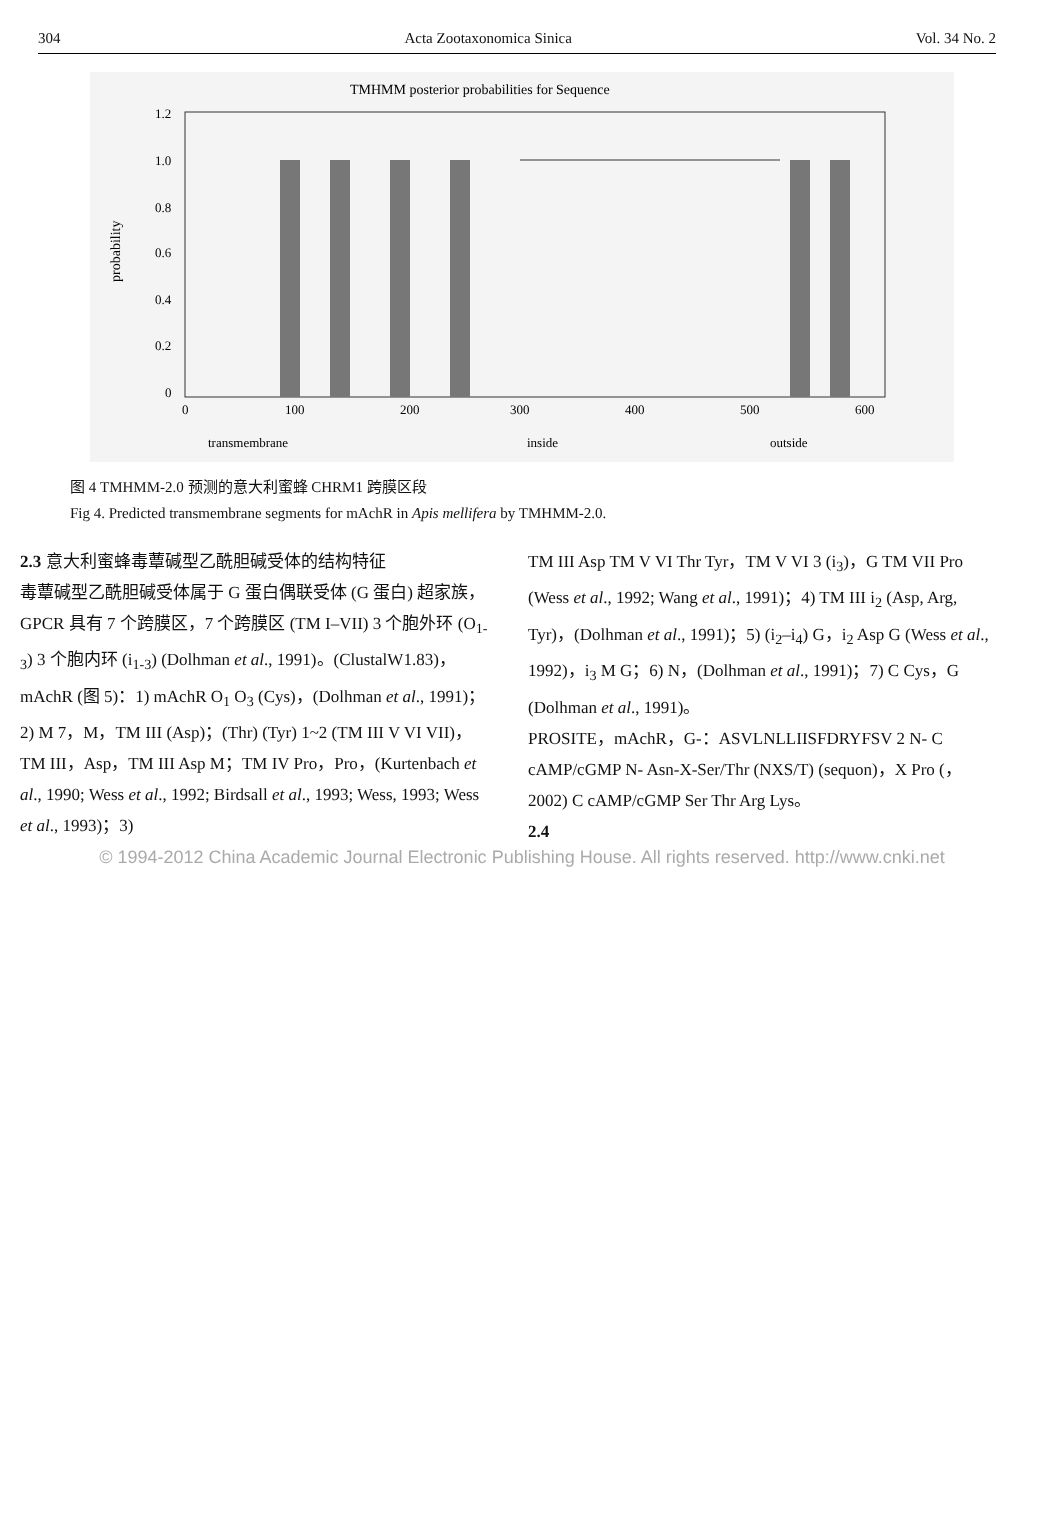304 Acta Zootaxonomica Sinica Vol. 34 No. 2
TMHMM posterior probabilities for Sequence
probability
1.2
1.0
0.8
0.6
0.4
0.2
0
0
100
200
300
400
500
600
transmembrane
inside
outside
图 4 TMHMM-2.0 预测的意大利蜜蜂 CHRM1 跨膜区段
Fig 4. Predicted transmembrane segments for mAchR in Apis mellifera by TMHMM-2.0.
2.3 意大利蜜蜂毒蕈碱型乙酰胆碱受体的结构特征
毒蕈碱型乙酰胆碱受体属于 G 蛋白偶联受体 (G 蛋白) 超家族，GPCR 具有 7 个跨膜区，7 个跨膜区 (TM I–VII) 3 个胞外环 (O<sub>1-3</sub>) 3 个胞内环 (i<sub>1-3</sub>) (Dolhman et al., 1991)。(ClustalW1.83)，mAchR (图 5)：1) mAchR O<sub>1</sub> O<sub>3</sub> (Cys)，(Dolhman et al., 1991)；2) M 7，M，TM III (Asp)；(Thr) (Tyr) 1~2 (TM III V VI VII)，TM III，Asp，TM III Asp M；TM IV Pro，Pro，(Kurtenbach et al., 1990; Wess et al., 1992; Birdsall et al., 1993; Wess, 1993; Wess et al., 1993)；3)
TM III Asp TM V VI Thr Tyr，TM V VI 3 (i<sub>3</sub>)，G TM VII Pro (Wess et al., 1992; Wang et al., 1991)；4) TM III i<sub>2</sub> (Asp, Arg, Tyr)，(Dolhman et al., 1991)；5) (i<sub>2</sub>–i<sub>4</sub>) G，i<sub>2</sub> Asp G (Wess et al., 1992)，i<sub>3</sub> M G；6) N，(Dolhman et al., 1991)；7) C Cys，G (Dolhman et al., 1991)。
PROSITE，mAchR，G-：ASVLNLLIISFDRYFSV 2 N- C cAMP/cGMP N- Asn-X-Ser/Thr (NXS/T) (sequon)，X Pro (，2002) C cAMP/cGMP Ser Thr Arg Lys。
2.4
© 1994-2012 China Academic Journal Electronic Publishing House. All rights reserved. http://www.cnki.net